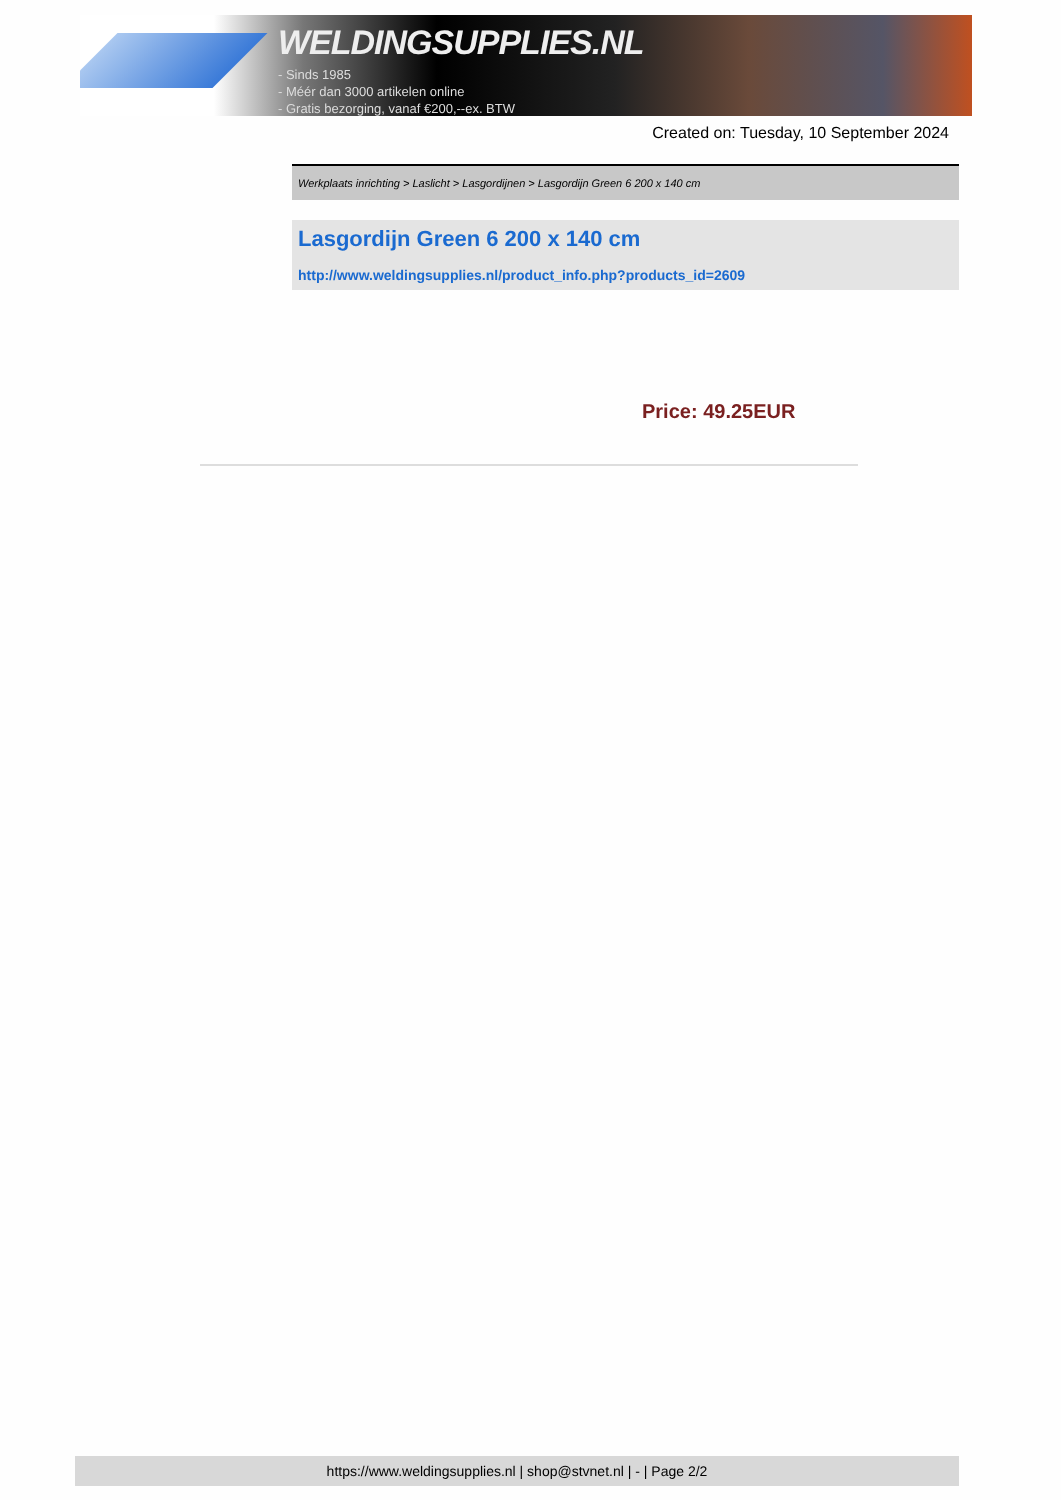WELDINGSUPPLIES.NL
- Sinds 1985
- Méér dan 3000 artikelen online
- Gratis bezorging, vanaf €200,--ex. BTW
Created on: Tuesday, 10 September 2024
Werkplaats inrichting > Laslicht > Lasgordijnen > Lasgordijn Green 6 200 x 140 cm
Lasgordijn Green 6 200 x 140 cm
http://www.weldingsupplies.nl/product_info.php?products_id=2609
Price: 49.25EUR
https://www.weldingsupplies.nl | shop@stvnet.nl | - | Page 2/2